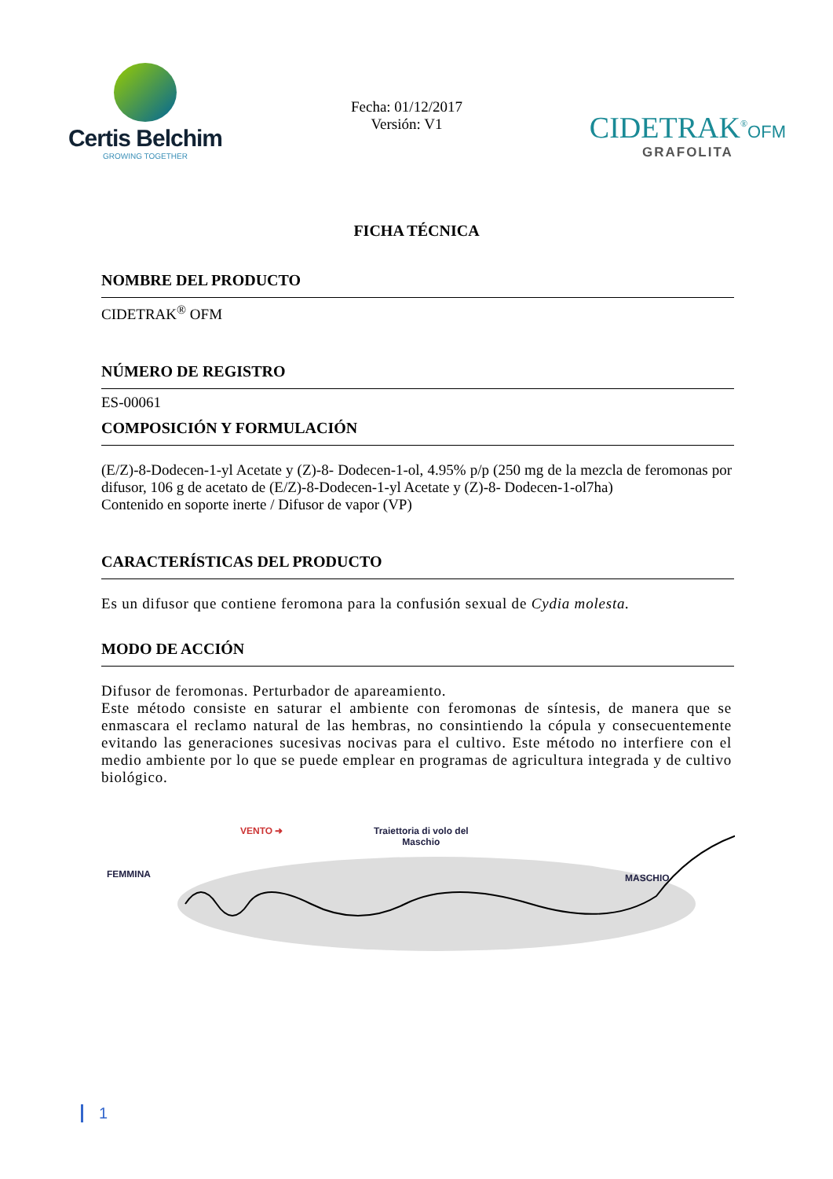Certis Belchim
GROWING TOGETHER
Fecha: 01/12/2017
Versión: V1
CIDETRAK<sup>®</sup>OFM
GRAFOLITA
FICHA TÉCNICA
NOMBRE DEL PRODUCTO
CIDETRAK<sup>®</sup> OFM
NÚMERO DE REGISTRO
ES-00061
COMPOSICIÓN Y FORMULACIÓN
(E/Z)-8-Dodecen-1-yl Acetate y (Z)-8- Dodecen-1-ol, 4.95% p/p (250 mg de la mezcla de feromonas por difusor, 106 g de acetato de (E/Z)-8-Dodecen-1-yl Acetate y (Z)-8- Dodecen-1-ol7ha)
Contenido en soporte inerte / Difusor de vapor (VP)
CARACTERÍSTICAS DEL PRODUCTO
Es un difusor que contiene feromona para la confusión sexual de Cydia molesta.
MODO DE ACCIÓN
Difusor de feromonas. Perturbador de apareamiento.
Este método consiste en saturar el ambiente con feromonas de síntesis, de manera que se enmascara el reclamo natural de las hembras, no consintiendo la cópula y consecuentemente evitando las generaciones sucesivas nocivas para el cultivo. Este método no interfiere con el medio ambiente por lo que se puede emplear en programas de agricultura integrada y de cultivo biológico.
VENTO ➜ Traiettoria di volo del
Maschio
FEMMINA MASCHIO
1